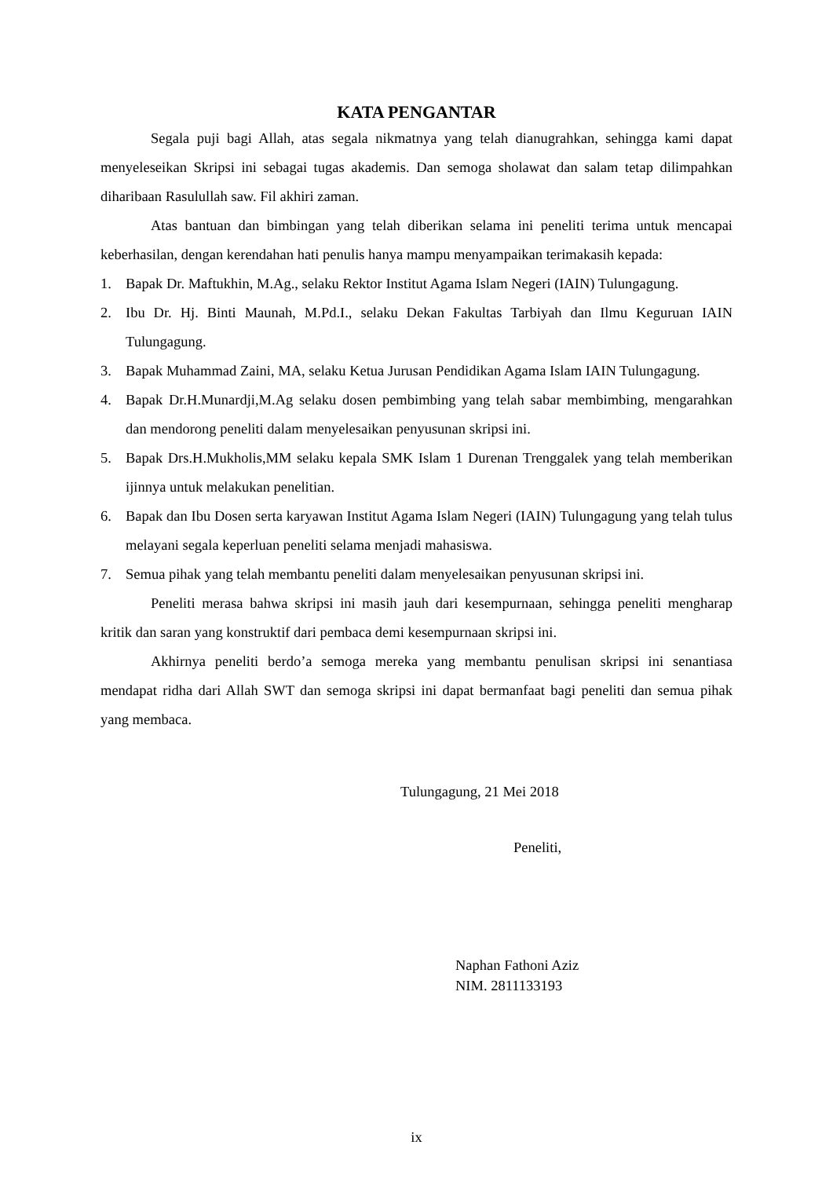KATA PENGANTAR
Segala puji bagi Allah, atas segala nikmatnya yang telah dianugrahkan, sehingga kami dapat menyeleseikan Skripsi ini sebagai tugas akademis. Dan semoga sholawat dan salam tetap dilimpahkan diharibaan Rasulullah saw. Fil akhiri zaman.
Atas bantuan dan bimbingan yang telah diberikan selama ini peneliti terima untuk mencapai keberhasilan, dengan kerendahan hati penulis hanya mampu menyampaikan terimakasih kepada:
1. Bapak Dr. Maftukhin, M.Ag., selaku Rektor Institut Agama Islam Negeri (IAIN) Tulungagung.
2. Ibu Dr. Hj. Binti Maunah, M.Pd.I., selaku Dekan Fakultas Tarbiyah dan Ilmu Keguruan IAIN Tulungagung.
3. Bapak Muhammad Zaini, MA, selaku Ketua Jurusan Pendidikan Agama Islam IAIN Tulungagung.
4. Bapak Dr.H.Munardji,M.Ag selaku dosen pembimbing yang telah sabar membimbing, mengarahkan dan mendorong peneliti dalam menyelesaikan penyusunan skripsi ini.
5. Bapak Drs.H.Mukholis,MM selaku kepala SMK Islam 1 Durenan Trenggalek yang telah memberikan ijinnya untuk melakukan penelitian.
6. Bapak dan Ibu Dosen serta karyawan Institut Agama Islam Negeri (IAIN) Tulungagung yang telah tulus melayani segala keperluan peneliti selama menjadi mahasiswa.
7. Semua pihak yang telah membantu peneliti dalam menyelesaikan penyusunan skripsi ini.
Peneliti merasa bahwa skripsi ini masih jauh dari kesempurnaan, sehingga peneliti mengharap kritik dan saran yang konstruktif dari pembaca demi kesempurnaan skripsi ini.
Akhirnya peneliti berdo’a semoga mereka yang membantu penulisan skripsi ini senantiasa mendapat ridha dari Allah SWT dan semoga skripsi ini dapat bermanfaat bagi peneliti dan semua pihak yang membaca.
Tulungagung, 21 Mei 2018
Peneliti,
Naphan Fathoni Aziz
NIM. 2811133193
ix